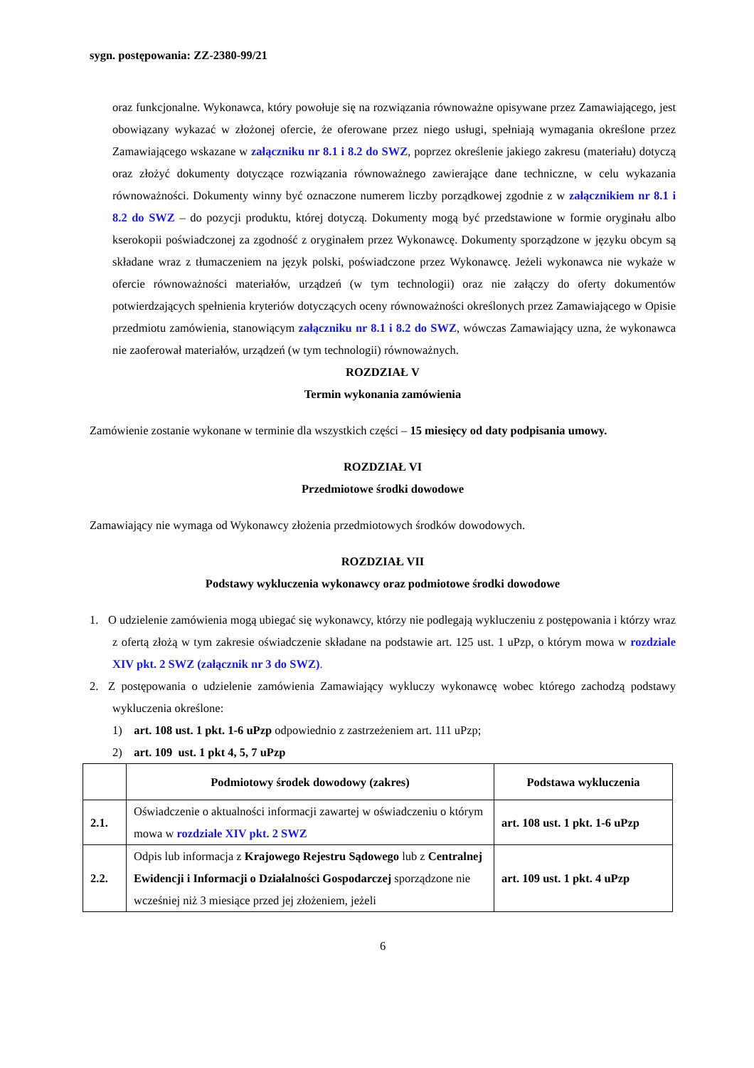sygn. postępowania: ZZ-2380-99/21
oraz funkcjonalne. Wykonawca, który powołuje się na rozwiązania równoważne opisywane przez Zamawiającego, jest obowiązany wykazać w złożonej ofercie, że oferowane przez niego usługi, spełniają wymagania określone przez Zamawiającego wskazane w załączniku nr 8.1 i 8.2 do SWZ, poprzez określenie jakiego zakresu (materiału) dotyczą oraz złożyć dokumenty dotyczące rozwiązania równoważnego zawierające dane techniczne, w celu wykazania równoważności. Dokumenty winny być oznaczone numerem liczby porządkowej zgodnie z w załącznikiem nr 8.1 i 8.2 do SWZ – do pozycji produktu, której dotyczą. Dokumenty mogą być przedstawione w formie oryginału albo kserokopii poświadczonej za zgodność z oryginałem przez Wykonawcę. Dokumenty sporządzone w języku obcym są składane wraz z tłumaczeniem na język polski, poświadczone przez Wykonawcę. Jeżeli wykonawca nie wykaże w ofercie równoważności materiałów, urządzeń (w tym technologii) oraz nie załączy do oferty dokumentów potwierdzających spełnienia kryteriów dotyczących oceny równoważności określonych przez Zamawiającego w Opisie przedmiotu zamówienia, stanowiącym załączniku nr 8.1 i 8.2 do SWZ, wówczas Zamawiający uzna, że wykonawca nie zaoferował materiałów, urządzeń (w tym technologii) równoważnych.
ROZDZIAŁ V
Termin wykonania zamówienia
Zamówienie zostanie wykonane w terminie dla wszystkich części – 15 miesięcy od daty podpisania umowy.
ROZDZIAŁ VI
Przedmiotowe środki dowodowe
Zamawiający nie wymaga od Wykonawcy złożenia przedmiotowych środków dowodowych.
ROZDZIAŁ VII
Podstawy wykluczenia wykonawcy oraz podmiotowe środki dowodowe
1. O udzielenie zamówienia mogą ubiegać się wykonawcy, którzy nie podlegają wykluczeniu z postępowania i którzy wraz z ofertą złożą w tym zakresie oświadczenie składane na podstawie art. 125 ust. 1 uPzp, o którym mowa w rozdziale XIV pkt. 2 SWZ (załącznik nr 3 do SWZ).
2. Z postępowania o udzielenie zamówienia Zamawiający wykluczy wykonawcę wobec którego zachodzą podstawy wykluczenia określone:
1) art. 108 ust. 1 pkt. 1-6 uPzp odpowiednio z zastrzeżeniem art. 111 uPzp;
2) art. 109 ust. 1 pkt 4, 5, 7 uPzp
| | Podmiotowy środek dowodowy (zakres) | Podstawa wykluczenia |
| --- | --- | --- |
| 2.1. | Oświadczenie o aktualności informacji zawartej w oświadczeniu o którym mowa w rozdziale XIV pkt. 2 SWZ | art. 108 ust. 1 pkt. 1-6 uPzp |
| 2.2. | Odpis lub informacja z Krajowego Rejestru Sądowego lub z Centralnej Ewidencji i Informacji o Działalności Gospodarczej sporządzone nie wcześniej niż 3 miesiące przed jej złożeniem, jeżeli | art. 109 ust. 1 pkt. 4 uPzp |
6